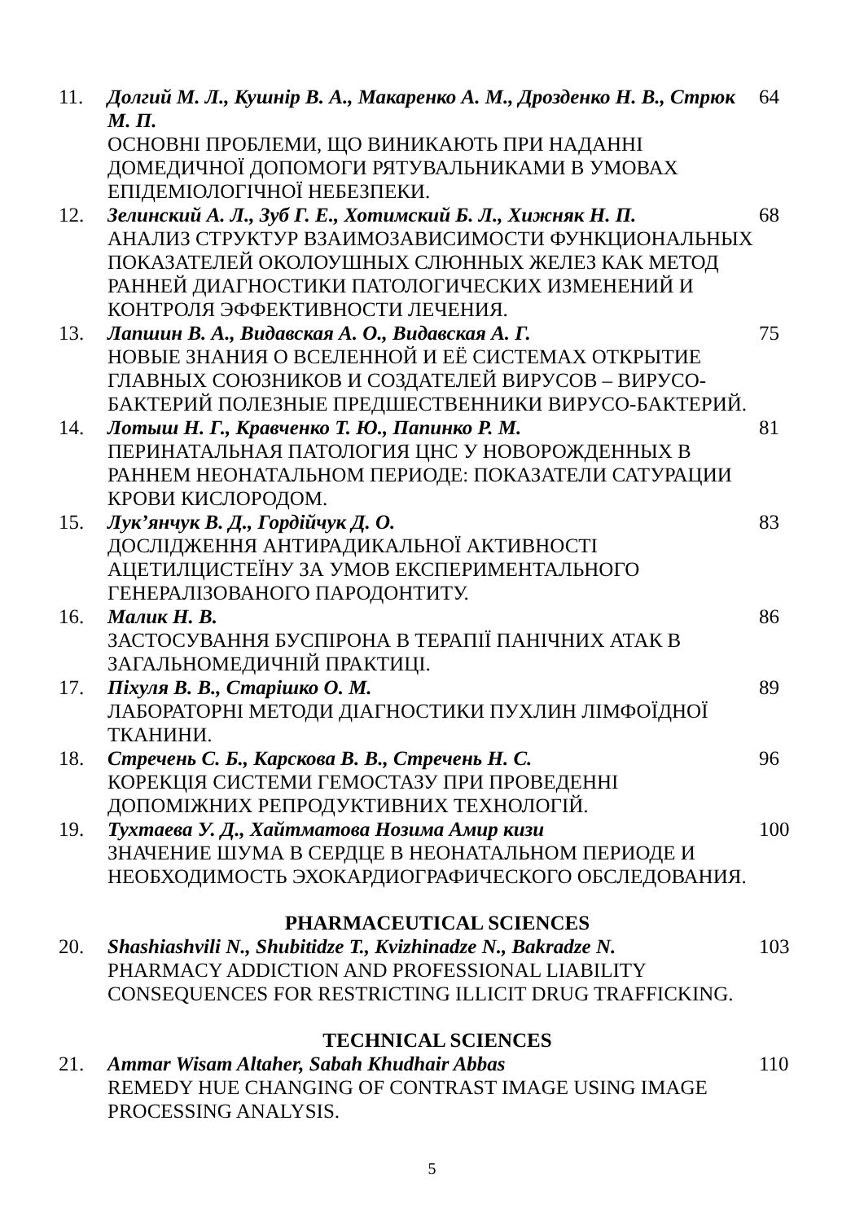11. Долгий М. Л., Кушнір В. А., Макаренко А. М., Дрозденко Н. В., Стрюк М. П.
ОСНОВНІ ПРОБЛЕМИ, ЩО ВИНИКАЮТЬ ПРИ НАДАННІ ДОМЕДИЧНОЇ ДОПОМОГИ РЯТУВАЛЬНИКАМИ В УМОВАХ ЕПІДЕМІОЛОГІЧНОЇ НЕБЕЗПЕКИ.
64
12. Зелинский А. Л., Зуб Г. Е., Хотимский Б. Л., Хижняк Н. П.
АНАЛИЗ СТРУКТУР ВЗАИМОЗАВИСИМОСТИ ФУНКЦИОНАЛЬНЫХ ПОКАЗАТЕЛЕЙ ОКОЛОУШНЫХ СЛЮННЫХ ЖЕЛЕЗ КАК МЕТОД РАННЕЙ ДИАГНОСТИКИ ПАТОЛОГИЧЕСКИХ ИЗМЕНЕНИЙ И КОНТРОЛЯ ЭФФЕКТИВНОСТИ ЛЕЧЕНИЯ.
68
13. Лапшин В. А., Видавская А. О., Видавская А. Г.
НОВЫЕ ЗНАНИЯ О ВСЕЛЕННОЙ И ЕЁ СИСТЕМАХ ОТКРЫТИЕ ГЛАВНЫХ СОЮЗНИКОВ И СОЗДАТЕЛЕЙ ВИРУСОВ – ВИРУСО-БАКТЕРИЙ ПОЛЕЗНЫЕ ПРЕДШЕСТВЕННИКИ ВИРУСО-БАКТЕРИЙ.
75
14. Лотыш Н. Г., Кравченко Т. Ю., Папинко Р. М.
ПЕРИНАТАЛЬНАЯ ПАТОЛОГИЯ ЦНС У НОВОРОЖДЕННЫХ В РАННЕМ НЕОНАТАЛЬНОМ ПЕРИОДЕ: ПОКАЗАТЕЛИ САТУРАЦИИ КРОВИ КИСЛОРОДОМ.
81
15. Лук’янчук В. Д., Гордійчук Д. О.
ДОСЛІДЖЕННЯ АНТИРАДИКАЛЬНОЇ АКТИВНОСТІ АЦЕТИЛЦИСТЕЇНУ ЗА УМОВ ЕКСПЕРИМЕНТАЛЬНОГО ГЕНЕРАЛІЗОВАНОГО ПАРОДОНТИТУ.
83
16. Малик Н. В.
ЗАСТОСУВАННЯ БУСПІРОНА В ТЕРАПІЇ ПАНІЧНИХ АТАК В ЗАГАЛЬНОМЕДИЧНІЙ ПРАКТИЦІ.
86
17. Піхуля В. В., Старішко О. М.
ЛАБОРАТОРНІ МЕТОДИ ДІАГНОСТИКИ ПУХЛИН ЛІМФОЇДНОЇ ТКАНИНИ.
89
18. Стречень С. Б., Карскова В. В., Стречень Н. С.
КОРЕКЦІЯ СИСТЕМИ ГЕМОСТАЗУ ПРИ ПРОВЕДЕННІ ДОПОМІЖНИХ РЕПРОДУКТИВНИХ ТЕХНОЛОГІЙ.
96
19. Тухтаева У. Д., Хайтматова Нозима Амир кизи
ЗНАЧЕНИЕ ШУМА В СЕРДЦЕ В НЕОНАТАЛЬНОМ ПЕРИОДЕ И НЕОБХОДИМОСТЬ ЭХОКАРДИОГРАФИЧЕСКОГО ОБСЛЕДОВАНИЯ.
100
PHARMACEUTICAL SCIENCES
20. Shashiashvili N., Shubitidze T., Kvizhinadze N., Bakradze N.
PHARMACY ADDICTION AND PROFESSIONAL LIABILITY CONSEQUENCES FOR RESTRICTING ILLICIT DRUG TRAFFICKING.
103
TECHNICAL SCIENCES
21. Ammar Wisam Altaher, Sabah Khudhair Abbas
REMEDY HUE CHANGING OF CONTRAST IMAGE USING IMAGE PROCESSING ANALYSIS.
110
5